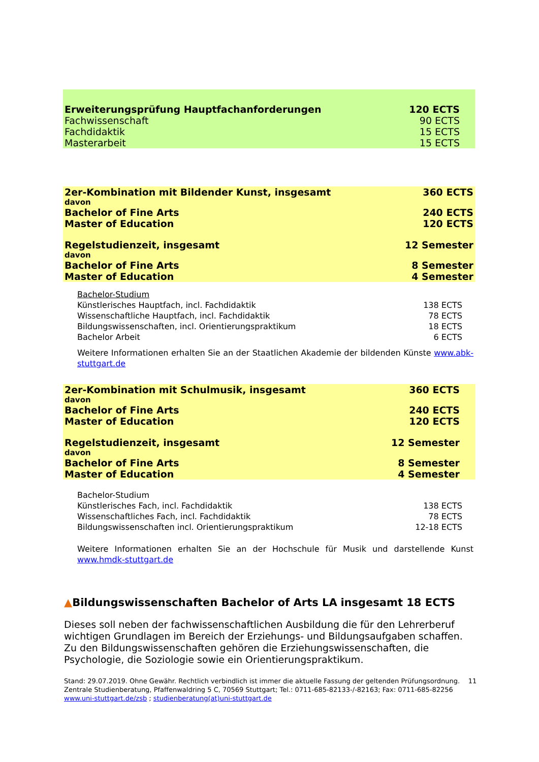| Erweiterungsprüfung Hauptfachanforderungen | 120 ECTS |
| Fachwissenschaft | 90 ECTS |
| Fachdidaktik | 15 ECTS |
| Masterarbeit | 15 ECTS |
| 2er-Kombination mit Bildender Kunst, insgesamt | 360 ECTS |
| davon | |
| Bachelor of Fine Arts | 240 ECTS |
| Master of Education | 120 ECTS |
| Regelstudienzeit, insgesamt | 12 Semester |
| davon | |
| Bachelor of Fine Arts | 8 Semester |
| Master of Education | 4 Semester |
| Bachelor-Studium | |
| Künstlerisches Hauptfach, incl. Fachdidaktik | 138 ECTS |
| Wissenschaftliche Hauptfach, incl. Fachdidaktik | 78 ECTS |
| Bildungswissenschaften, incl. Orientierungspraktikum | 18 ECTS |
| Bachelor Arbeit | 6 ECTS |
Weitere Informationen erhalten Sie an der Staatlichen Akademie der bildenden Künste www.abk-stuttgart.de
| 2er-Kombination mit Schulmusik, insgesamt | 360 ECTS |
| davon | |
| Bachelor of Fine Arts | 240 ECTS |
| Master of Education | 120 ECTS |
| Regelstudienzeit, insgesamt | 12 Semester |
| davon | |
| Bachelor of Fine Arts | 8 Semester |
| Master of Education | 4 Semester |
| Bachelor-Studium | |
| Künstlerisches Fach, incl. Fachdidaktik | 138 ECTS |
| Wissenschaftliches Fach, incl. Fachdidaktik | 78 ECTS |
| Bildungswissenschaften incl. Orientierungspraktikum | 12-18 ECTS |
Weitere Informationen erhalten Sie an der Hochschule für Musik und darstellende Kunst www.hmdk-stuttgart.de
▲Bildungswissenschaften Bachelor of Arts LA insgesamt 18 ECTS
Dieses soll neben der fachwissenschaftlichen Ausbildung die für den Lehrerberuf wichtigen Grundlagen im Bereich der Erziehungs- und Bildungsaufgaben schaffen. Zu den Bildungswissenschaften gehören die Erziehungswissenschaften, die Psychologie, die Soziologie sowie ein Orientierungspraktikum.
Stand: 29.07.2019. Ohne Gewähr. Rechtlich verbindlich ist immer die aktuelle Fassung der geltenden Prüfungsordnung. 11
Zentrale Studienberatung, Pfaffenwaldring 5 C, 70569 Stuttgart; Tel.: 0711-685-82133-/-82163; Fax: 0711-685-82256
www.uni-stuttgart.de/zsb ; studienberatung(at)uni-stuttgart.de